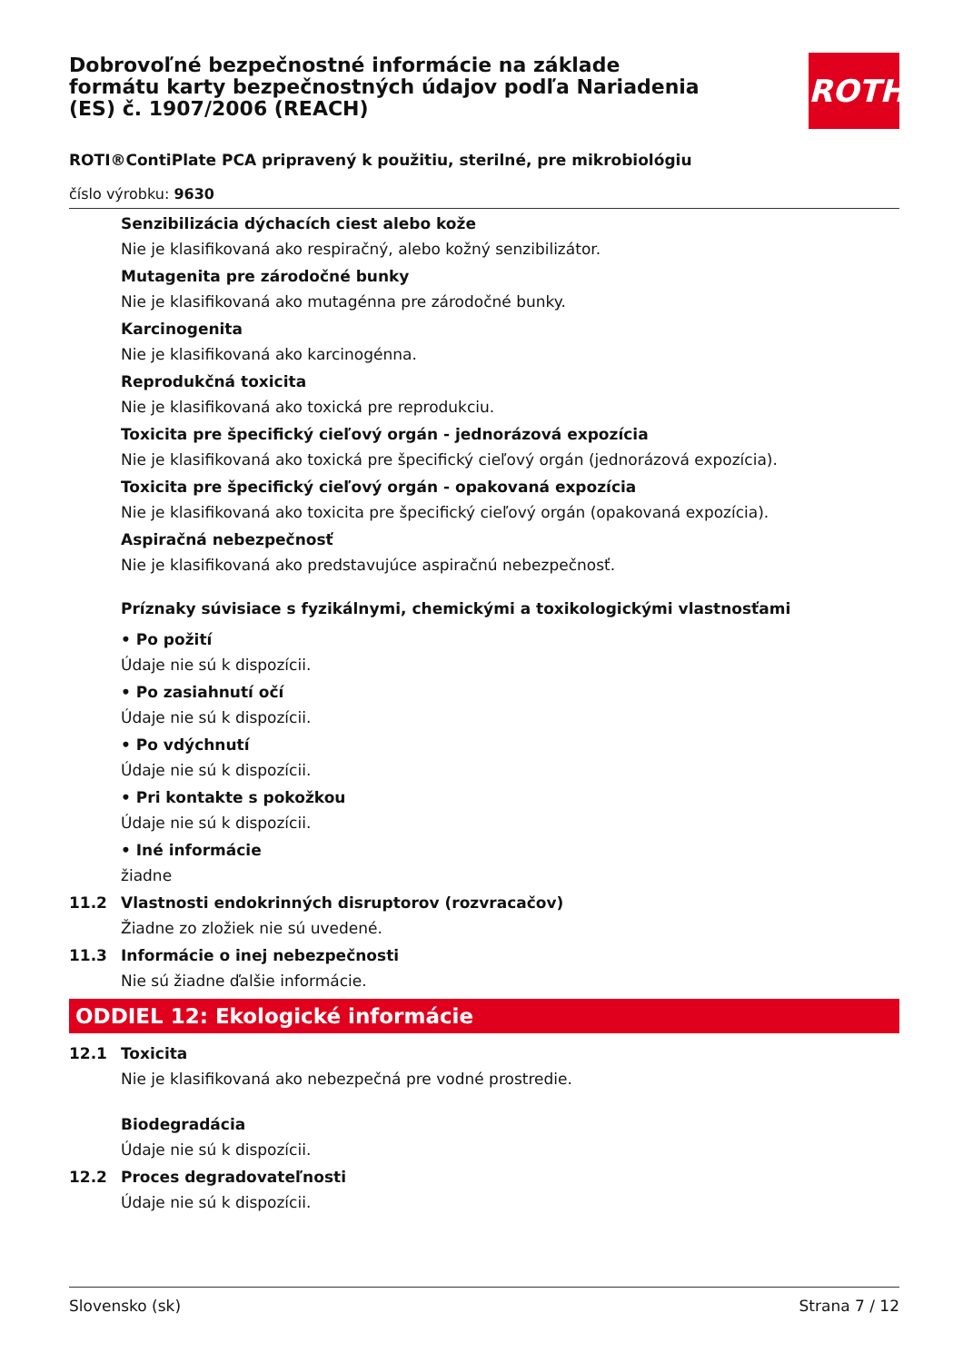ROTH
Dobrovoľné bezpečnostné informácie na základe formátu karty bezpečnostných údajov podľa Nariadenia (ES) č. 1907/2006 (REACH)
ROTI®ContiPlate PCA pripravený k použitiu, sterilné, pre mikrobiológiu
číslo výrobku: 9630
Senzibilizácia dýchacích ciest alebo kože
Nie je klasifikovaná ako respiračný, alebo kožný senzibilizátor.
Mutagenita pre zárodočné bunky
Nie je klasifikovaná ako mutagénna pre zárodočné bunky.
Karcinogenita
Nie je klasifikovaná ako karcinogénna.
Reprodukčná toxicita
Nie je klasifikovaná ako toxická pre reprodukciu.
Toxicita pre špecifický cieľový orgán - jednorázová expozícia
Nie je klasifikovaná ako toxická pre špecifický cieľový orgán (jednorázová expozícia).
Toxicita pre špecifický cieľový orgán - opakovaná expozícia
Nie je klasifikovaná ako toxicita pre špecifický cieľový orgán (opakovaná expozícia).
Aspiračná nebezpečnosť
Nie je klasifikovaná ako predstavujúce aspiračnú nebezpečnosť.
Príznaky súvisiace s fyzikálnymi, chemickými a toxikologickými vlastnosťami
• Po požití
Údaje nie sú k dispozícii.
• Po zasiahnutí očí
Údaje nie sú k dispozícii.
• Po vdýchnutí
Údaje nie sú k dispozícii.
• Pri kontakte s pokožkou
Údaje nie sú k dispozícii.
• Iné informácie
žiadne
11.2 Vlastnosti endokrinných disruptorov (rozvracačov)
Žiadne zo zložiek nie sú uvedené.
11.3 Informácie o inej nebezpečnosti
Nie sú žiadne ďalšie informácie.
ODDIEL 12: Ekologické informácie
12.1 Toxicita
Nie je klasifikovaná ako nebezpečná pre vodné prostredie.
Biodegradácia
Údaje nie sú k dispozícii.
12.2 Proces degradovateľnosti
Údaje nie sú k dispozícii.
Slovensko (sk) Strana 7 / 12